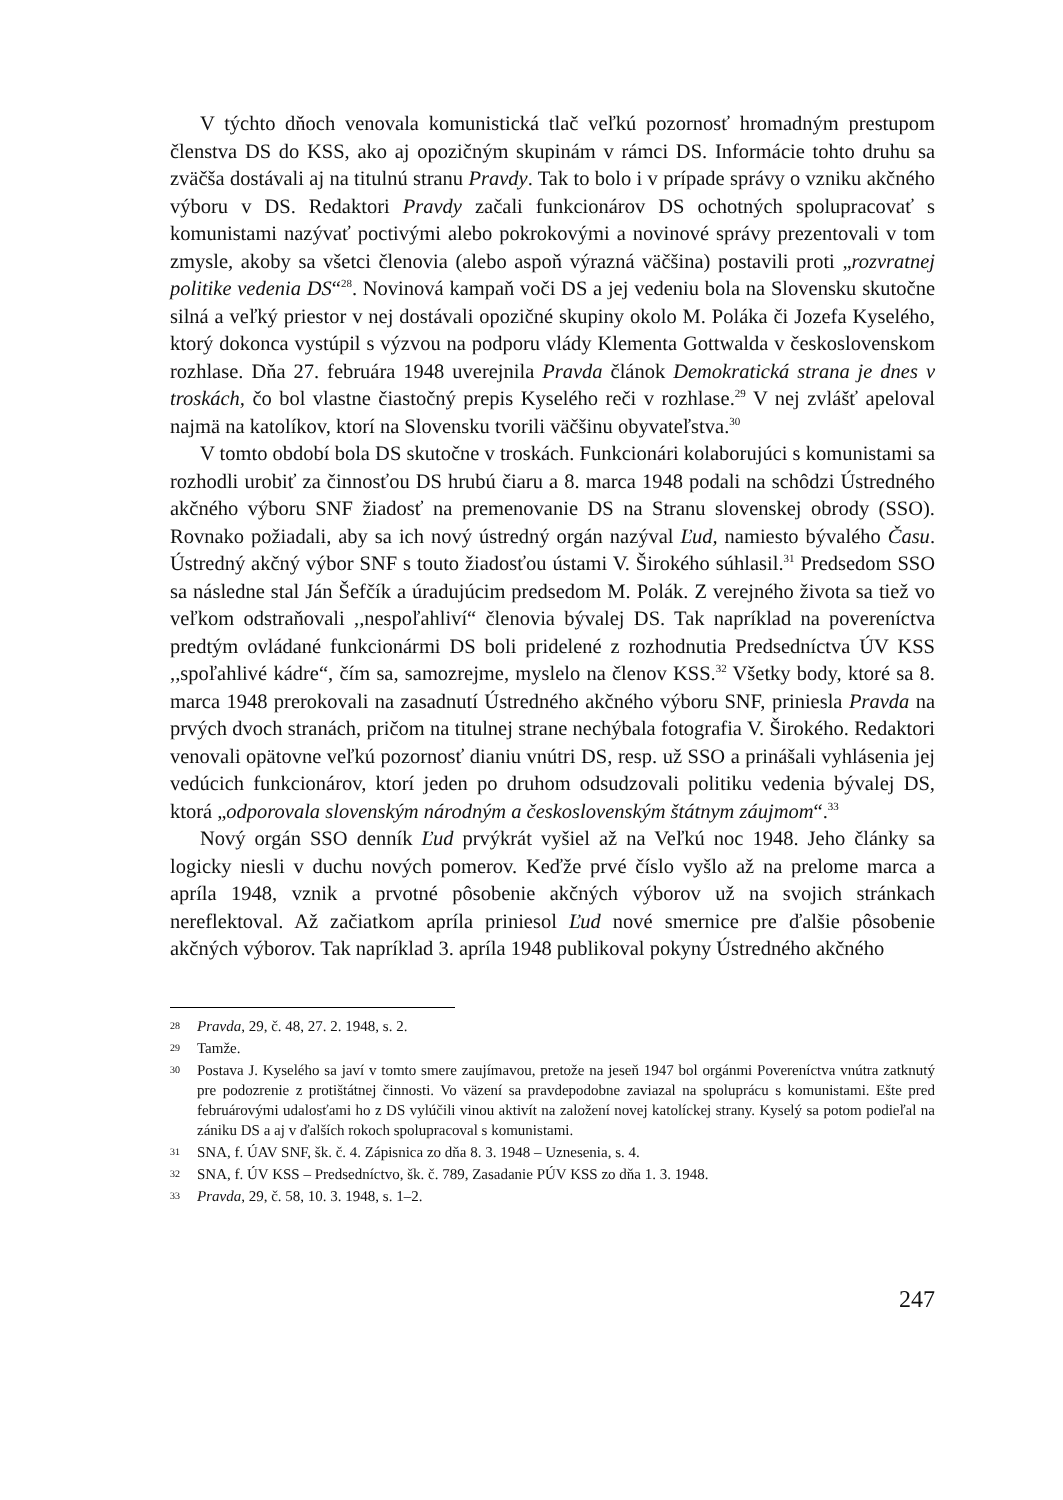V týchto dňoch venovala komunistická tlač veľkú pozornosť hromadným prestupom členstva DS do KSS, ako aj opozičným skupinám v rámci DS. Informácie tohto druhu sa zväčša dostávali aj na titulnú stranu Pravdy. Tak to bolo i v prípade správy o vzniku akčného výboru v DS. Redaktori Pravdy začali funkcionárov DS ochotných spolupracovať s komunistami nazývať poctivými alebo pokrokovými a novinové správy prezentovali v tom zmysle, akoby sa všetci členovia (alebo aspoň výrazná väčšina) postavili proti „rozvratnej politike vedenia DS“<sup>28</sup>. Novinová kampaň voči DS a jej vedeniu bola na Slovensku skutočne silná a veľký priestor v nej dostávali opozičné skupiny okolo M. Poláka či Jozefa Kyselého, ktorý dokonca vystúpil s výzvou na podporu vlády Klementa Gottwalda v československom rozhlase. Dňa 27. februára 1948 uverejnila Pravda článok Demokratická strana je dnes v troskách, čo bol vlastne čiastočný prepis Kyselého reči v rozhlase.<sup>29</sup> V nej zvlášť apeloval najmä na katolíkov, ktorí na Slovensku tvorili väčšinu obyvateľstva.<sup>30</sup>
V tomto období bola DS skutočne v troskách. Funkcionári kolaborujúci s komunistami sa rozhodli urobiť za činnosťou DS hrubú čiaru a 8. marca 1948 podali na schôdzi Ústredného akčného výboru SNF žiadosť na premenovanie DS na Stranu slovenskej obrody (SSO). Rovnako požiadali, aby sa ich nový ústredný orgán nazýval Ľud, namiesto bývalého Času. Ústredný akčný výbor SNF s touto žiadosťou ústami V. Širokého súhlasil.<sup>31</sup> Predsedom SSO sa následne stal Ján Šefčík a úradujúcim predsedom M. Polák. Z verejného života sa tiež vo veľkom odstraňovali ,,nespoľahliví“ členovia bývalej DS. Tak napríklad na povereníctva predtým ovládané funkcionármi DS boli pridelené z rozhodnutia Predsedníctva ÚV KSS ,,spoľahlivé kádre“, čím sa, samozrejme, myslelo na členov KSS.<sup>32</sup> Všetky body, ktoré sa 8. marca 1948 prerokovali na zasadnutí Ústredného akčného výboru SNF, priniesla Pravda na prvých dvoch stranách, pričom na titulnej strane nechýbala fotografia V. Širokého. Redaktori venovali opätovne veľkú pozornosť dianiu vnútri DS, resp. už SSO a prinášali vyhlásenia jej vedúcich funkcionárov, ktorí jeden po druhom odsudzovali politiku vedenia bývalej DS, ktorá „odporovala slovenským národným a československým štátnym záujmom“.<sup>33</sup>
Nový orgán SSO denník Ľud prvýkrát vyšiel až na Veľkú noc 1948. Jeho články sa logicky niesli v duchu nových pomerov. Keďže prvé číslo vyšlo až na prelome marca a apríla 1948, vznik a prvotné pôsobenie akčných výborov už na svojich stránkach nereflektoval. Až začiatkom apríla priniesol Ľud nové smernice pre ďalšie pôsobenie akčných výborov. Tak napríklad 3. apríla 1948 publikoval pokyny Ústredného akčného
28 Pravda, 29, č. 48, 27. 2. 1948, s. 2.
29 Tamže.
30 Postava J. Kyselého sa javí v tomto smere zaujímavou, pretože na jeseň 1947 bol orgánmi Povereníctva vnútra zatknutý pre podozrenie z protištátnej činnosti. Vo väzení sa pravdepodobne zaviazal na spoluprácu s komunistami. Ešte pred februárovými udalosťami ho z DS vylúčili vinou aktivít na založení novej katolíckej strany. Kyselý sa potom podieľal na zániku DS a aj v ďalších rokoch spolupracoval s komunistami.
31 SNA, f. ÚAV SNF, šk. č. 4. Zápisnica zo dňa 8. 3. 1948 – Uznesenia, s. 4.
32 SNA, f. ÚV KSS – Predsedníctvo, šk. č. 789, Zasadanie PÚV KSS zo dňa 1. 3. 1948.
33 Pravda, 29, č. 58, 10. 3. 1948, s. 1–2.
247